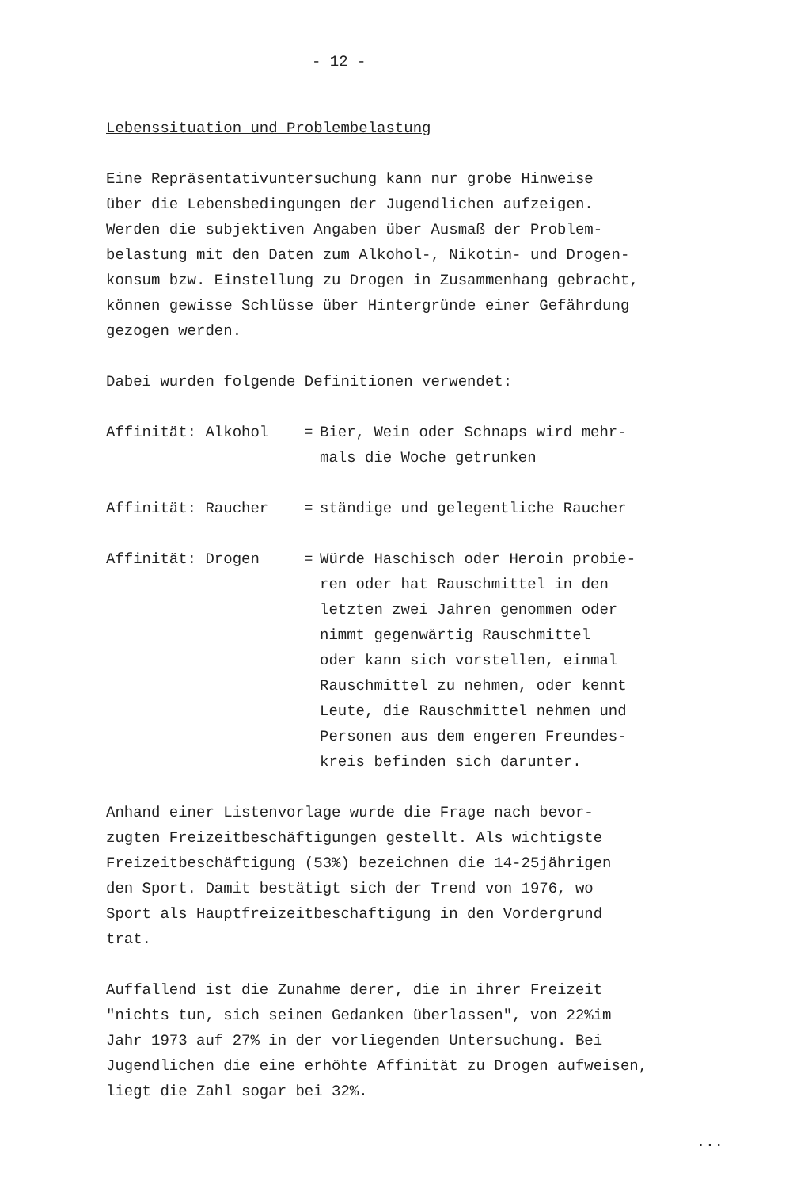- 12 -
Lebenssituation und Problembelastung
Eine Repräsentativuntersuchung kann nur grobe Hinweise
über die Lebensbedingungen der Jugendlichen aufzeigen.
Werden die subjektiven Angaben über Ausmaß der Problem-
belastung mit den Daten zum Alkohol-, Nikotin- und Drogen-
konsum bzw. Einstellung zu Drogen in Zusammenhang gebracht,
können gewisse Schlüsse über Hintergründe einer Gefährdung
gezogen werden.
Dabei wurden folgende Definitionen verwendet:
Affinität: Alkohol = Bier, Wein oder Schnaps wird mehr-
mals die Woche getrunken
Affinität: Raucher = ständige und gelegentliche Raucher
Affinität: Drogen = Würde Haschisch oder Heroin probie-
ren oder hat Rauschmittel in den
letzten zwei Jahren genommen oder
nimmt gegenwärtig Rauschmittel
oder kann sich vorstellen, einmal
Rauschmittel zu nehmen, oder kennt
Leute, die Rauschmittel nehmen und
Personen aus dem engeren Freundes-
kreis befinden sich darunter.
Anhand einer Listenvorlage wurde die Frage nach bevor-
zugten Freizeitbeschäftigungen gestellt. Als wichtigste
Freizeitbeschäftigung (53%) bezeichnen die 14-25jährigen
den Sport. Damit bestätigt sich der Trend von 1976, wo
Sport als Hauptfreizeitbeschaftigung in den Vordergrund
trat.
Auffallend ist die Zunahme derer, die in ihrer Freizeit
"nichts tun, sich seinen Gedanken überlassen", von 22%im
Jahr 1973 auf 27% in der vorliegenden Untersuchung. Bei
Jugendlichen die eine erhöhte Affinität zu Drogen aufweisen,
liegt die Zahl sogar bei 32%.
...